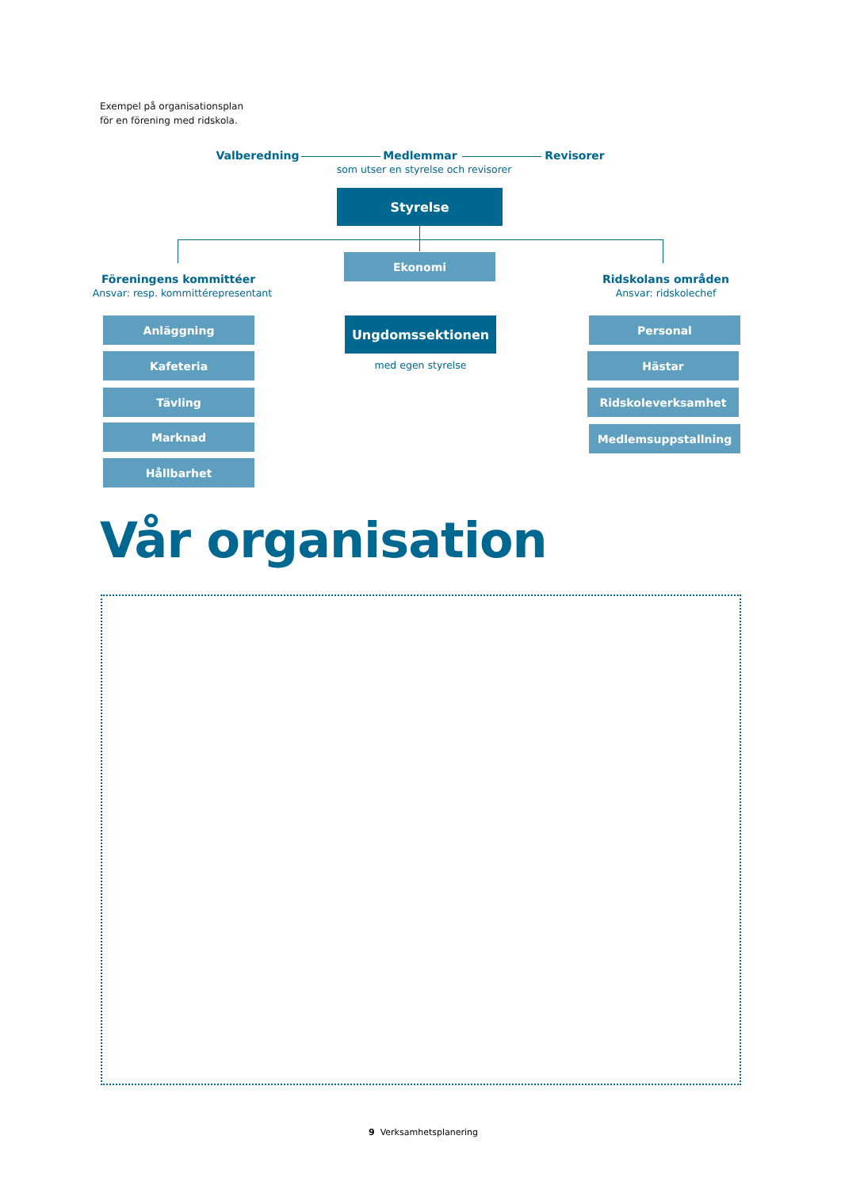Exempel på organisationsplan
för en förening med ridskola.
Valberedning Medlemmar Revisorer
som utser en styrelse och revisorer
Styrelse
Ekonomi
Föreningens kommittéer
Ansvar: resp. kommittérepresentant
Ridskolans områden
Ansvar: ridskolechef
Anläggning
Kafeteria
Tävling
Marknad
Hållbarhet
Ungdomssektionen
med egen styrelse
Personal
Hästar
Ridskoleverksamhet
Medlemsuppstallning
Vår organisation
9 Verksamhetsplanering